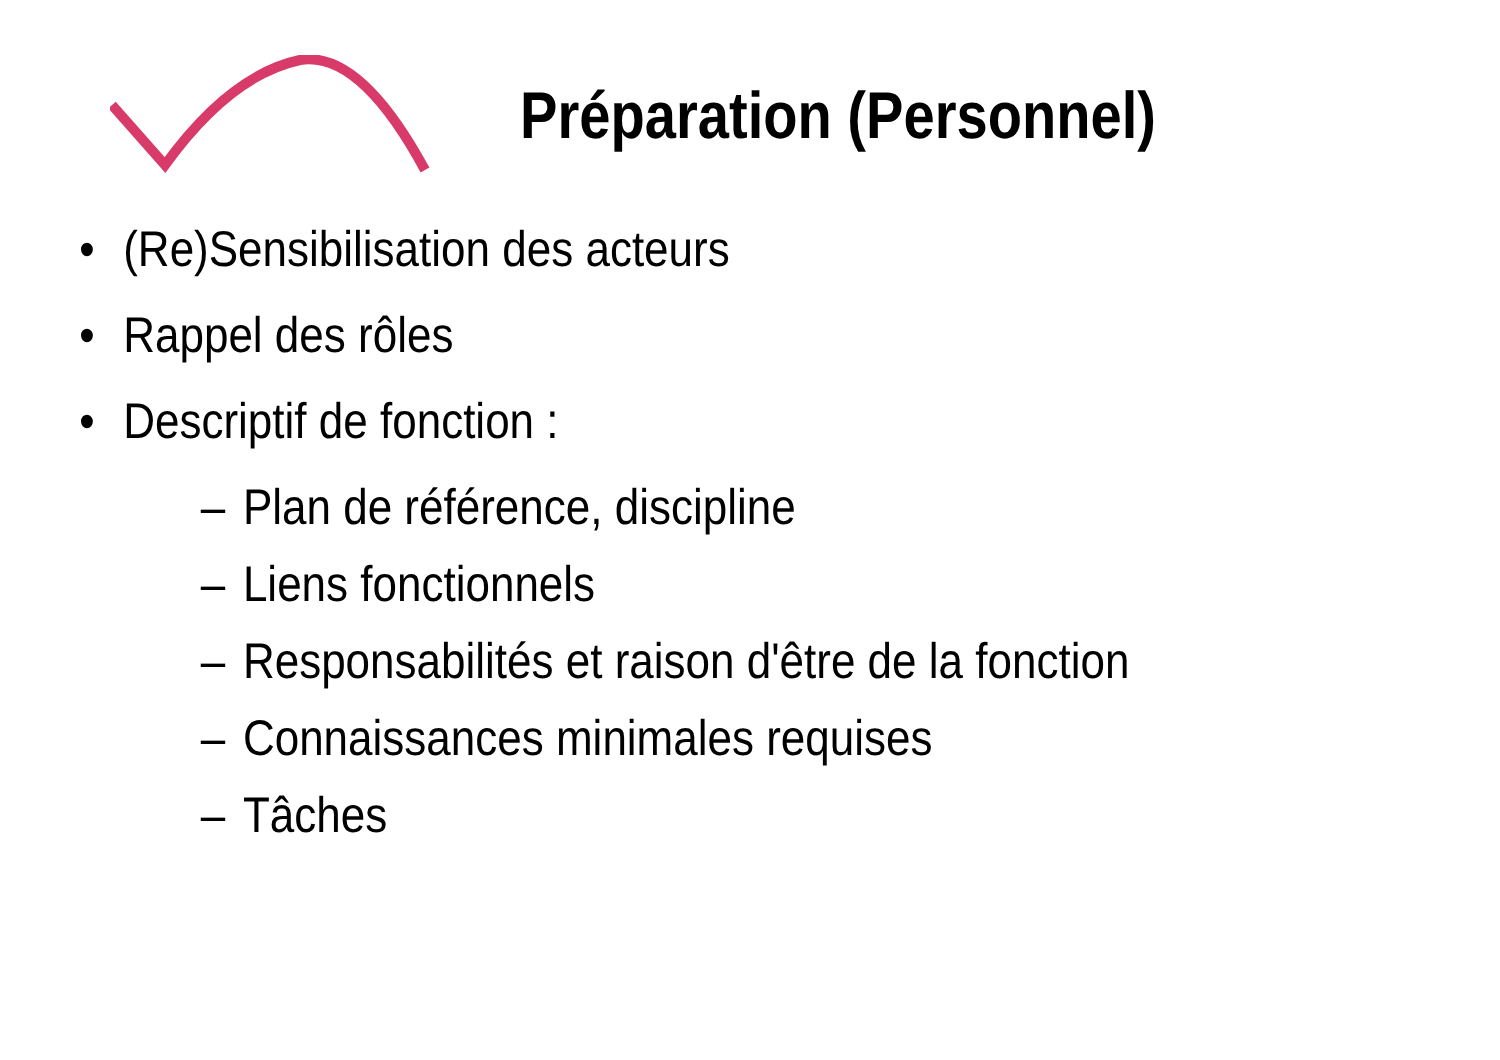Préparation (Personnel)
• (Re)Sensibilisation des acteurs
• Rappel des rôles
• Descriptif de fonction :
– Plan de référence, discipline
– Liens fonctionnels
– Responsabilités et raison d'être de la fonction
– Connaissances minimales requises
– Tâches